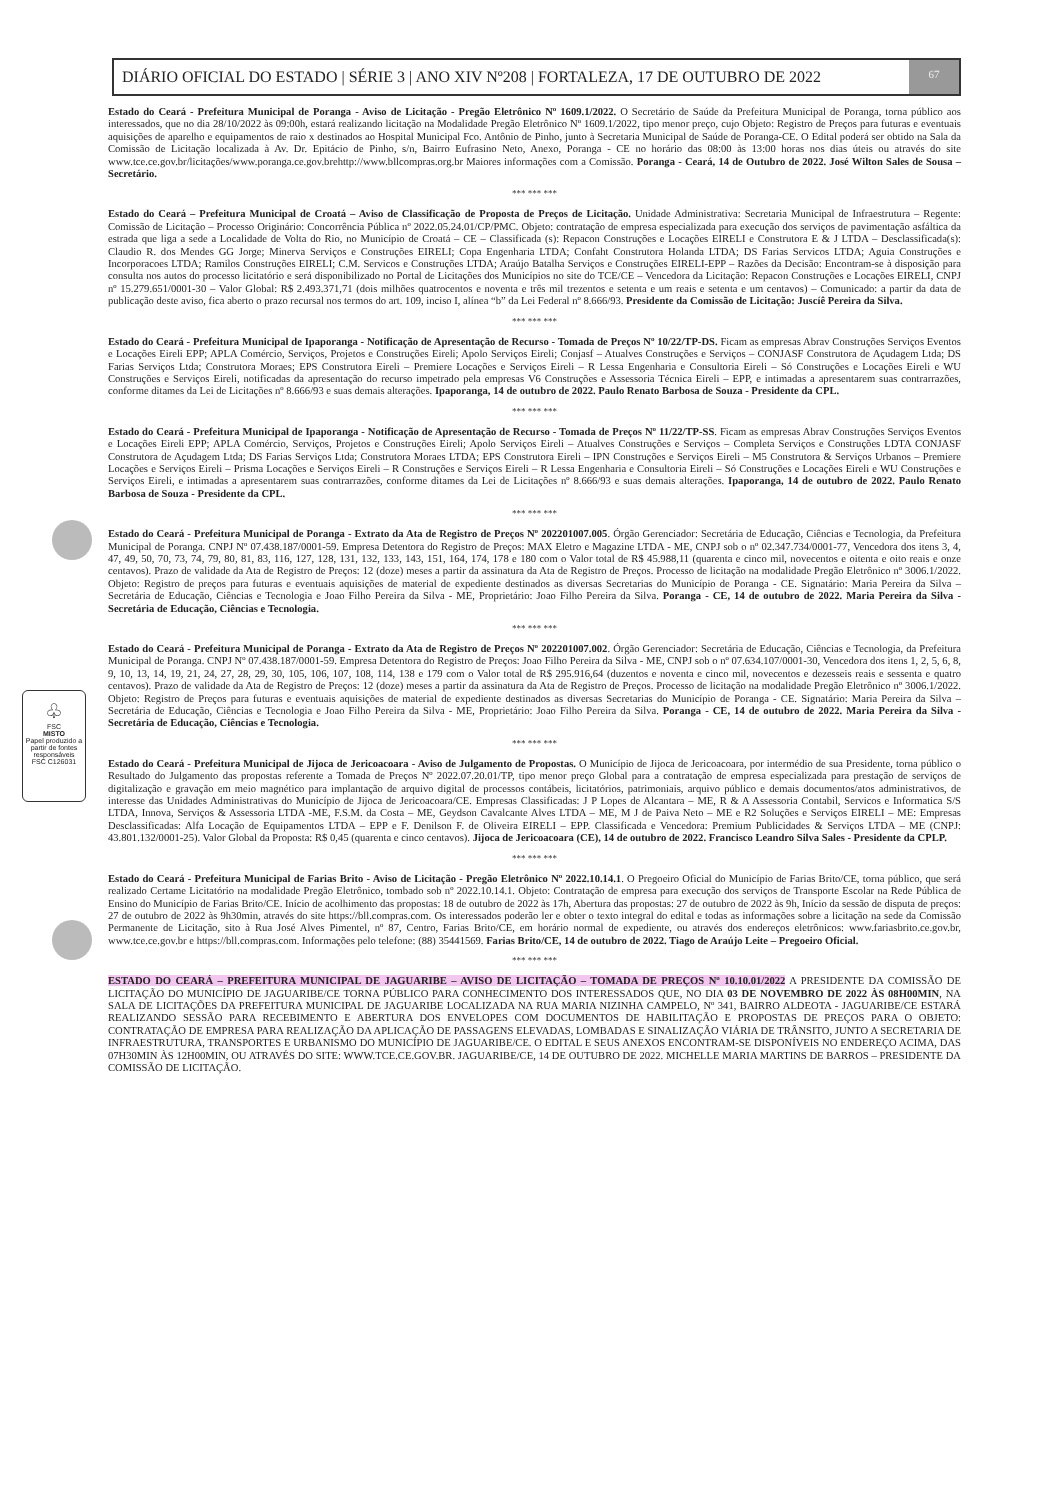DIÁRIO OFICIAL DO ESTADO | SÉRIE 3 | ANO XIV Nº208 | FORTALEZA, 17 DE OUTUBRO DE 2022
67
♧
FSC
MISTO
Papel produzido a partir de fontes responsáveis
FSC C126031
Estado do Ceará - Prefeitura Municipal de Poranga - Aviso de Licitação - Pregão Eletrônico Nº 1609.1/2022. O Secretário de Saúde da Prefeitura Municipal de Poranga, torna público aos interessados, que no dia 28/10/2022 às 09:00h, estará realizando licitação na Modalidade Pregão Eletrônico Nº 1609.1/2022, tipo menor preço, cujo Objeto: Registro de Preços para futuras e eventuais aquisições de aparelho e equipamentos de raio x destinados ao Hospital Municipal Fco. Antônio de Pinho, junto à Secretaria Municipal de Saúde de Poranga-CE. O Edital poderá ser obtido na Sala da Comissão de Licitação localizada à Av. Dr. Epitácio de Pinho, s/n, Bairro Eufrasino Neto, Anexo, Poranga - CE no horário das 08:00 às 13:00 horas nos dias úteis ou através do site www.tce.ce.gov.br/licitações/www.poranga.ce.gov.brehttp://www.bllcompras.org.br Maiores informações com a Comissão. Poranga - Ceará, 14 de Outubro de 2022. José Wilton Sales de Sousa – Secretário.
*** *** ***
Estado do Ceará – Prefeitura Municipal de Croatá – Aviso de Classificação de Proposta de Preços de Licitação. Unidade Administrativa: Secretaria Municipal de Infraestrutura – Regente: Comissão de Licitação – Processo Originário: Concorrência Pública nº 2022.05.24.01/CP/PMC. Objeto: contratação de empresa especializada para execução dos serviços de pavimentação asfáltica da estrada que liga a sede a Localidade de Volta do Rio, no Município de Croatá – CE – Classificada (s): Repacon Construções e Locações EIRELI e Construtora E & J LTDA – Desclassificada(s): Claudio R. dos Mendes GG Jorge; Minerva Serviços e Construções EIRELI; Copa Engenharia LTDA; Confaht Construtora Holanda LTDA; DS Farias Servicos LTDA; Aguia Construções e Incorporacoes LTDA; Ramilos Construções EIRELI; C.M. Servicos e Construções LTDA; Araújo Batalha Serviços e Construções EIRELI-EPP – Razões da Decisão: Encontram-se à disposição para consulta nos autos do processo licitatório e será disponibilizado no Portal de Licitações dos Municípios no site do TCE/CE – Vencedora da Licitação: Repacon Construções e Locações EIRELI, CNPJ nº 15.279.651/0001-30 – Valor Global: R$ 2.493.371,71 (dois milhões quatrocentos e noventa e três mil trezentos e setenta e um reais e setenta e um centavos) – Comunicado: a partir da data de publicação deste aviso, fica aberto o prazo recursal nos termos do art. 109, inciso I, alínea “b” da Lei Federal nº 8.666/93. Presidente da Comissão de Licitação: Juscíê Pereira da Silva.
*** *** ***
Estado do Ceará - Prefeitura Municipal de Ipaporanga - Notificação de Apresentação de Recurso - Tomada de Preços Nº 10/22/TP-DS. Ficam as empresas Abrav Construções Serviços Eventos e Locações Eireli EPP; APLA Comércio, Serviços, Projetos e Construções Eireli; Apolo Serviços Eireli; Conjasf – Atualves Construções e Serviços – CONJASF Construtora de Açudagem Ltda; DS Farias Serviços Ltda; Construtora Moraes; EPS Construtora Eireli – Premiere Locações e Serviços Eireli – R Lessa Engenharia e Consultoria Eireli – Só Construções e Locações Eireli e WU Construções e Serviços Eireli, notificadas da apresentação do recurso impetrado pela empresas V6 Construções e Assessoria Técnica Eireli – EPP, e intimadas a apresentarem suas contrarrazões, conforme ditames da Lei de Licitações nº 8.666/93 e suas demais alterações. Ipaporanga, 14 de outubro de 2022. Paulo Renato Barbosa de Souza - Presidente da CPL.
*** *** ***
Estado do Ceará - Prefeitura Municipal de Ipaporanga - Notificação de Apresentação de Recurso - Tomada de Preços Nº 11/22/TP-SS. Ficam as empresas Abrav Construções Serviços Eventos e Locações Eireli EPP; APLA Comércio, Serviços, Projetos e Construções Eireli; Apolo Serviços Eireli – Atualves Construções e Serviços – Completa Serviços e Construções LDTA CONJASF Construtora de Açudagem Ltda; DS Farias Serviços Ltda; Construtora Moraes LTDA; EPS Construtora Eireli – IPN Construções e Serviços Eireli – M5 Construtora & Serviços Urbanos – Premiere Locações e Serviços Eireli – Prisma Locações e Serviços Eireli – R Construções e Serviços Eireli – R Lessa Engenharia e Consultoria Eireli – Só Construções e Locações Eireli e WU Construções e Serviços Eireli, e intimadas a apresentarem suas contrarrazões, conforme ditames da Lei de Licitações nº 8.666/93 e suas demais alterações. Ipaporanga, 14 de outubro de 2022. Paulo Renato Barbosa de Souza - Presidente da CPL.
*** *** ***
Estado do Ceará - Prefeitura Municipal de Poranga - Extrato da Ata de Registro de Preços Nº 202201007.005. Órgão Gerenciador: Secretária de Educação, Ciências e Tecnologia, da Prefeitura Municipal de Poranga. CNPJ Nº 07.438.187/0001-59. Empresa Detentora do Registro de Preços: MAX Eletro e Magazine LTDA - ME, CNPJ sob o nº 02.347.734/0001-77, Vencedora dos itens 3, 4, 47, 49, 50, 70, 73, 74, 79, 80, 81, 83, 116, 127, 128, 131, 132, 133, 143, 151, 164, 174, 178 e 180 com o Valor total de R$ 45.988,11 (quarenta e cinco mil, novecentos e oitenta e oito reais e onze centavos). Prazo de validade da Ata de Registro de Preços: 12 (doze) meses a partir da assinatura da Ata de Registro de Preços. Processo de licitação na modalidade Pregão Eletrônico nº 3006.1/2022. Objeto: Registro de preços para futuras e eventuais aquisições de material de expediente destinados as diversas Secretarias do Município de Poranga - CE. Signatário: Maria Pereira da Silva – Secretária de Educação, Ciências e Tecnologia e Joao Filho Pereira da Silva - ME, Proprietário: Joao Filho Pereira da Silva. Poranga - CE, 14 de outubro de 2022. Maria Pereira da Silva - Secretária de Educação, Ciências e Tecnologia.
*** *** ***
Estado do Ceará - Prefeitura Municipal de Poranga - Extrato da Ata de Registro de Preços Nº 202201007.002. Órgão Gerenciador: Secretária de Educação, Ciências e Tecnologia, da Prefeitura Municipal de Poranga. CNPJ Nº 07.438.187/0001-59. Empresa Detentora do Registro de Preços: Joao Filho Pereira da Silva - ME, CNPJ sob o nº 07.634.107/0001-30, Vencedora dos itens 1, 2, 5, 6, 8, 9, 10, 13, 14, 19, 21, 24, 27, 28, 29, 30, 105, 106, 107, 108, 114, 138 e 179 com o Valor total de R$ 295.916,64 (duzentos e noventa e cinco mil, novecentos e dezesseis reais e sessenta e quatro centavos). Prazo de validade da Ata de Registro de Preços: 12 (doze) meses a partir da assinatura da Ata de Registro de Preços. Processo de licitação na modalidade Pregão Eletrônico nº 3006.1/2022. Objeto: Registro de Preços para futuras e eventuais aquisições de material de expediente destinados as diversas Secretarias do Município de Poranga - CE. Signatário: Maria Pereira da Silva – Secretária de Educação, Ciências e Tecnologia e Joao Filho Pereira da Silva - ME, Proprietário: Joao Filho Pereira da Silva. Poranga - CE, 14 de outubro de 2022. Maria Pereira da Silva - Secretária de Educação, Ciências e Tecnologia.
*** *** ***
Estado do Ceará - Prefeitura Municipal de Jijoca de Jericoacoara - Aviso de Julgamento de Propostas. O Município de Jijoca de Jericoacoara, por intermédio de sua Presidente, torna público o Resultado do Julgamento das propostas referente a Tomada de Preços Nº 2022.07.20.01/TP, tipo menor preço Global para a contratação de empresa especializada para prestação de serviços de digitalização e gravação em meio magnético para implantação de arquivo digital de processos contábeis, licitatórios, patrimoniais, arquivo público e demais documentos/atos administrativos, de interesse das Unidades Administrativas do Município de Jijoca de Jericoacoara/CE. Empresas Classificadas: J P Lopes de Alcantara – ME, R & A Assessoria Contabil, Servicos e Informatica S/S LTDA, Innova, Serviços & Assessoria LTDA -ME, F.S.M. da Costa – ME, Geydson Cavalcante Alves LTDA – ME, M J de Paiva Neto – ME e R2 Soluções e Serviços EIRELI – ME: Empresas Desclassificadas: Alfa Locação de Equipamentos LTDA – EPP e F. Denilson F. de Oliveira EIRELI – EPP. Classificada e Vencedora: Premium Publicidades & Serviços LTDA – ME (CNPJ: 43.801.132/0001-25). Valor Global da Proposta: R$ 0,45 (quarenta e cinco centavos). Jijoca de Jericoacoara (CE), 14 de outubro de 2022. Francisco Leandro Silva Sales - Presidente da CPLP.
*** *** ***
Estado do Ceará - Prefeitura Municipal de Farias Brito - Aviso de Licitação - Pregão Eletrônico Nº 2022.10.14.1. O Pregoeiro Oficial do Município de Farias Brito/CE, torna público, que será realizado Certame Licitatório na modalidade Pregão Eletrônico, tombado sob nº 2022.10.14.1. Objeto: Contratação de empresa para execução dos serviços de Transporte Escolar na Rede Pública de Ensino do Município de Farias Brito/CE. Início de acolhimento das propostas: 18 de outubro de 2022 às 17h, Abertura das propostas: 27 de outubro de 2022 às 9h, Início da sessão de disputa de preços: 27 de outubro de 2022 às 9h30min, através do site https://bll.compras.com. Os interessados poderão ler e obter o texto integral do edital e todas as informações sobre a licitação na sede da Comissão Permanente de Licitação, sito à Rua José Alves Pimentel, nº 87, Centro, Farias Brito/CE, em horário normal de expediente, ou através dos endereços eletrônicos: www.fariasbrito.ce.gov.br, www.tce.ce.gov.br e https://bll.compras.com. Informações pelo telefone: (88) 35441569. Farias Brito/CE, 14 de outubro de 2022. Tiago de Araújo Leite – Pregoeiro Oficial.
*** *** ***
ESTADO DO CEARÁ – PREFEITURA MUNICIPAL DE JAGUARIBE – AVISO DE LICITAÇÃO – TOMADA DE PREÇOS Nº 10.10.01/2022 A PRESIDENTE DA COMISSÃO DE LICITAÇÃO DO MUNICÍPIO DE JAGUARIBE/CE TORNA PÚBLICO PARA CONHECIMENTO DOS INTERESSADOS QUE, NO DIA 03 DE NOVEMBRO DE 2022 ÀS 08H00MIN, NA SALA DE LICITAÇÕES DA PREFEITURA MUNICIPAL DE JAGUARIBE LOCALIZADA NA RUA MARIA NIZINHA CAMPELO, Nº 341, BAIRRO ALDEOTA - JAGUARIBE/CE ESTARÁ REALIZANDO SESSÃO PARA RECEBIMENTO E ABERTURA DOS ENVELOPES COM DOCUMENTOS DE HABILITAÇÃO E PROPOSTAS DE PREÇOS PARA O OBJETO: CONTRATAÇÃO DE EMPRESA PARA REALIZAÇÃO DA APLICAÇÃO DE PASSAGENS ELEVADAS, LOMBADAS E SINALIZAÇÃO VIÁRIA DE TRÂNSITO, JUNTO A SECRETARIA DE INFRAESTRUTURA, TRANSPORTES E URBANISMO DO MUNICÍPIO DE JAGUARIBE/CE. O EDITAL E SEUS ANEXOS ENCONTRAM-SE DISPONÍVEIS NO ENDEREÇO ACIMA, DAS 07H30MIN ÀS 12H00MIN, OU ATRAVÉS DO SITE: WWW.TCE.CE.GOV.BR. JAGUARIBE/CE, 14 DE OUTUBRO DE 2022. MICHELLE MARIA MARTINS DE BARROS – PRESIDENTE DA COMISSÃO DE LICITAÇÃO.